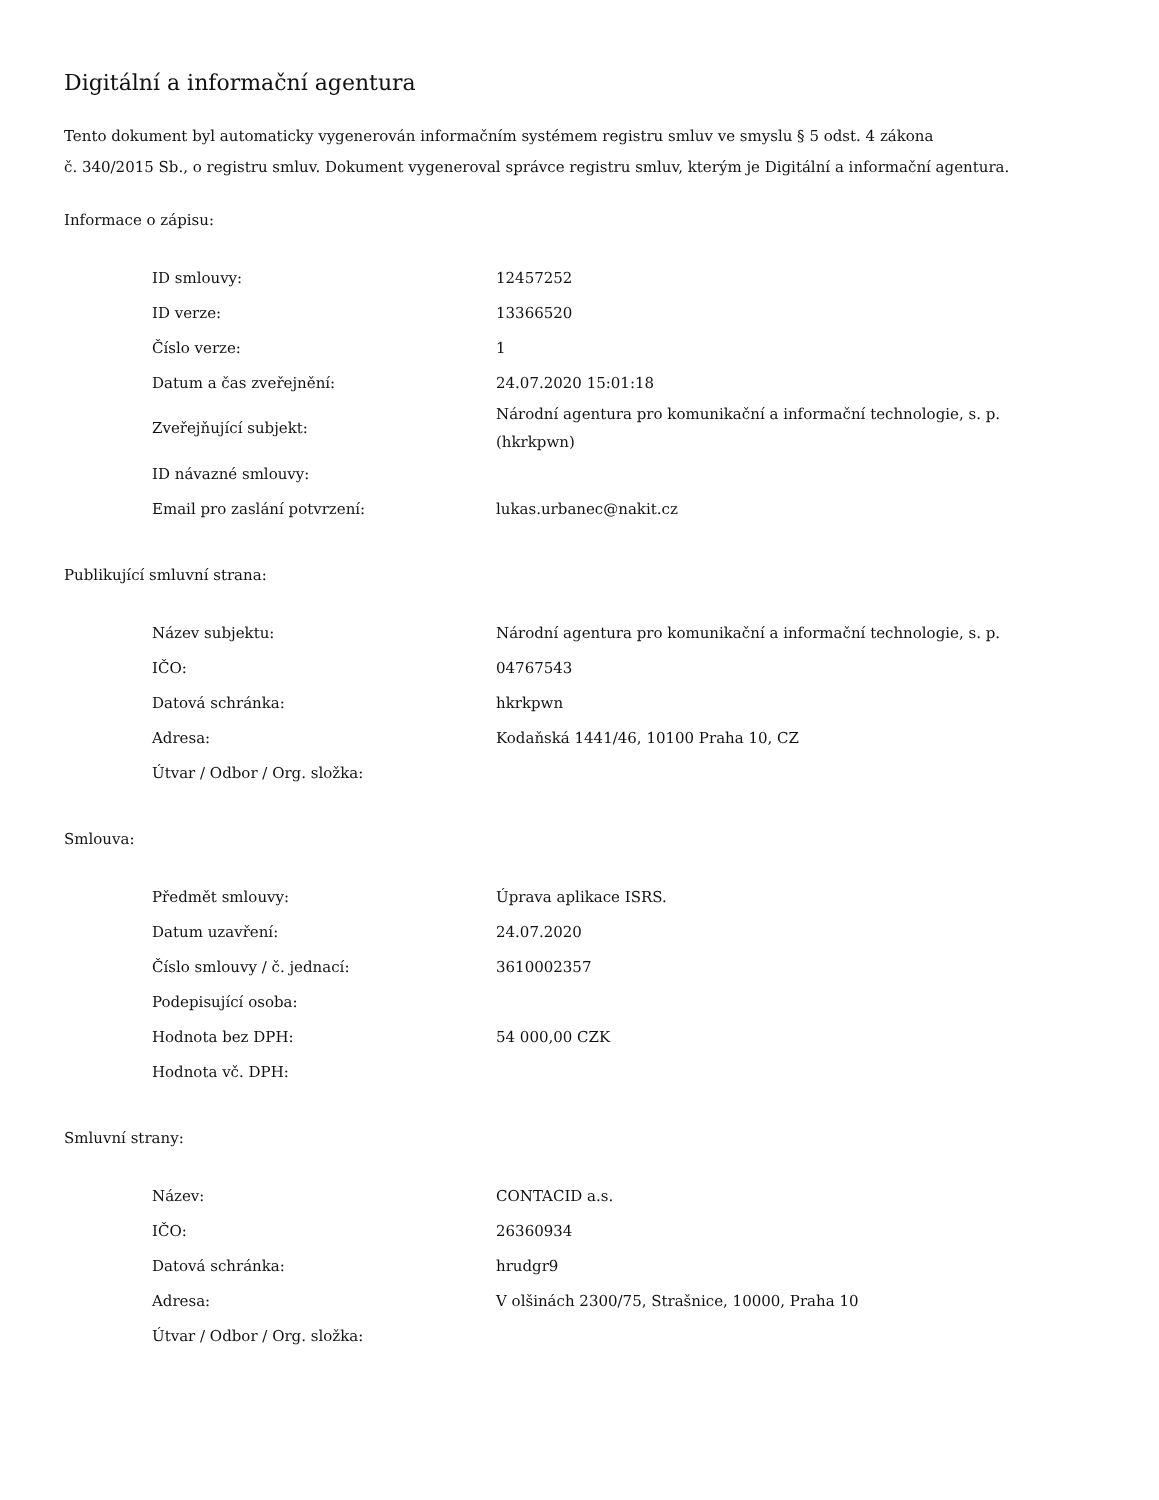Digitální a informační agentura
Tento dokument byl automaticky vygenerován informačním systémem registru smluv ve smyslu § 5 odst. 4 zákona
č. 340/2015 Sb., o registru smluv. Dokument vygeneroval správce registru smluv, kterým je Digitální a informační agentura.
Informace o zápisu:
| ID smlouvy: | 12457252 |
| ID verze: | 13366520 |
| Číslo verze: | 1 |
| Datum a čas zveřejnění: | 24.07.2020 15:01:18 |
| Zveřejňující subjekt: | Národní agentura pro komunikační a informační technologie, s. p. (hkrkpwn) |
| ID návazné smlouvy: | |
| Email pro zaslání potvrzení: | lukas.urbanec@nakit.cz |
Publikující smluvní strana:
| Název subjektu: | Národní agentura pro komunikační a informační technologie, s. p. |
| IČO: | 04767543 |
| Datová schránka: | hkrkpwn |
| Adresa: | Kodaňská 1441/46, 10100 Praha 10, CZ |
| Útvar / Odbor / Org. složka: | |
Smlouva:
| Předmět smlouvy: | Úprava aplikace ISRS. |
| Datum uzavření: | 24.07.2020 |
| Číslo smlouvy / č. jednací: | 3610002357 |
| Podepisující osoba: | |
| Hodnota bez DPH: | 54 000,00 CZK |
| Hodnota vč. DPH: | |
Smluvní strany:
| Název: | CONTACID a.s. |
| IČO: | 26360934 |
| Datová schránka: | hrudgr9 |
| Adresa: | V olšinách 2300/75, Strašnice, 10000, Praha 10 |
| Útvar / Odbor / Org. složka: | |